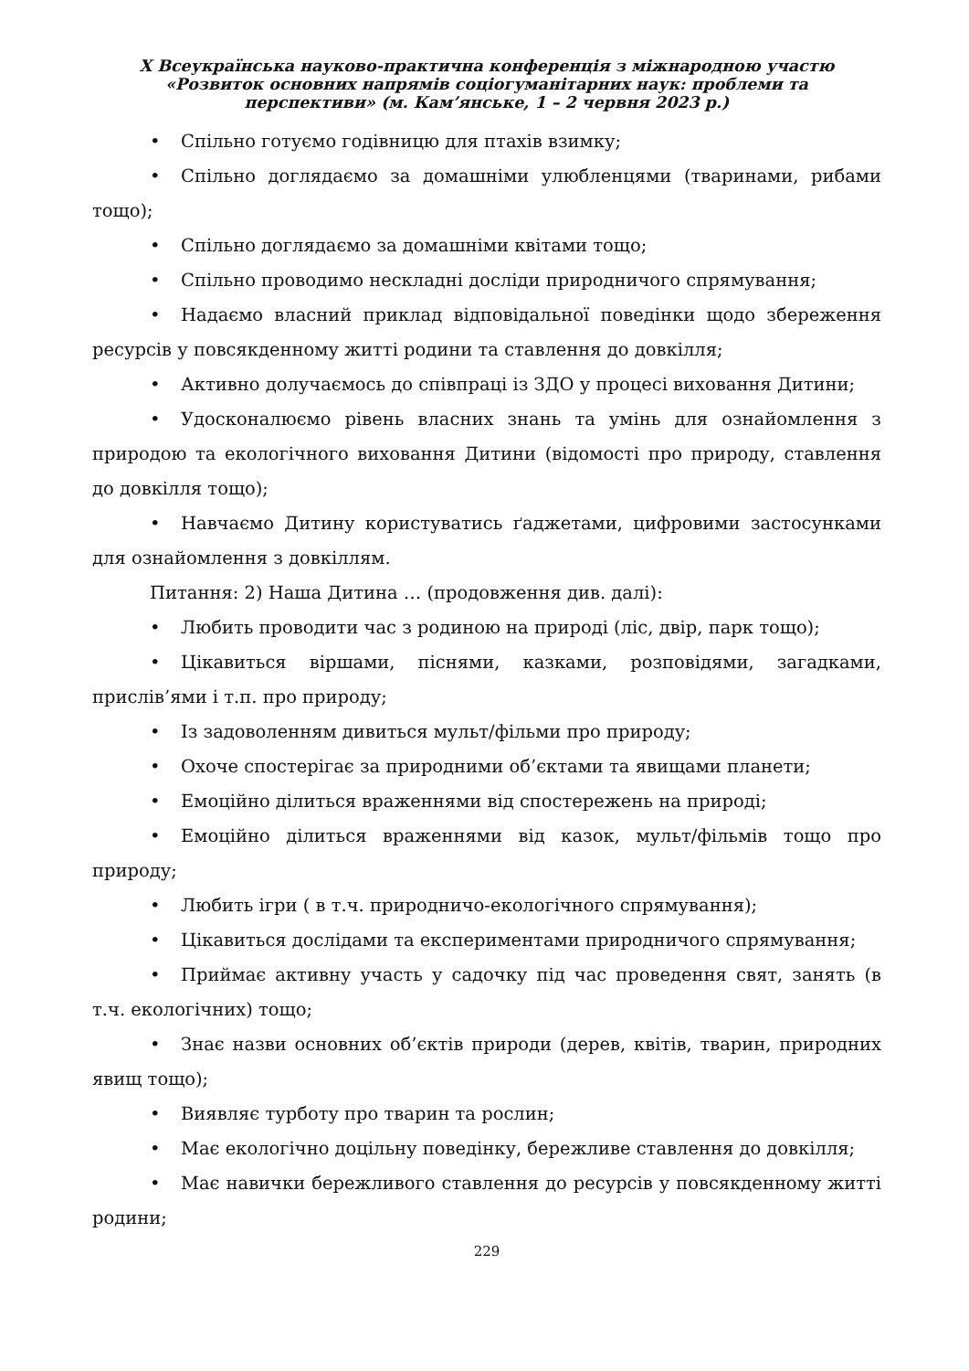Х Всеукраїнська науково-практична конференція з міжнародною участю
«Розвиток основних напрямів соціогуманітарних наук: проблеми та
перспективи» (м. Кам’янське, 1 – 2 червня 2023 р.)
• Спільно готуємо годівницю для птахів взимку;
• Спільно доглядаємо за домашніми улюбленцями (тваринами, рибами тощо);
• Спільно доглядаємо за домашніми квітами тощо;
• Спільно проводимо нескладні досліди природничого спрямування;
• Надаємо власний приклад відповідальної поведінки щодо збереження ресурсів у повсякденному житті родини та ставлення до довкілля;
• Активно долучаємось до співпраці із ЗДО у процесі виховання Дитини;
• Удосконалюємо рівень власних знань та умінь для ознайомлення з природою та екологічного виховання Дитини (відомості про природу, ставлення до довкілля тощо);
• Навчаємо Дитину користуватись ґаджетами, цифровими застосунками для ознайомлення з довкіллям.
Питання: 2) Наша Дитина … (продовження див. далі):
• Любить проводити час з родиною на природі (ліс, двір, парк тощо);
• Цікавиться віршами, піснями, казками, розповідями, загадками, прислів’ями і т.п. про природу;
• Із задоволенням дивиться мульт/фільми про природу;
• Охоче спостерігає за природними об’єктами та явищами планети;
• Емоційно ділиться враженнями від спостережень на природі;
• Емоційно ділиться враженнями від казок, мульт/фільмів тощо про природу;
• Любить ігри ( в т.ч. природничо-екологічного спрямування);
• Цікавиться дослідами та експериментами природничого спрямування;
• Приймає активну участь у садочку під час проведення свят, занять (в т.ч. екологічних) тощо;
• Знає назви основних об’єктів природи (дерев, квітів, тварин, природних явищ тощо);
• Виявляє турботу про тварин та рослин;
• Має екологічно доцільну поведінку, бережливе ставлення до довкілля;
• Має навички бережливого ставлення до ресурсів у повсякденному житті родини;
229